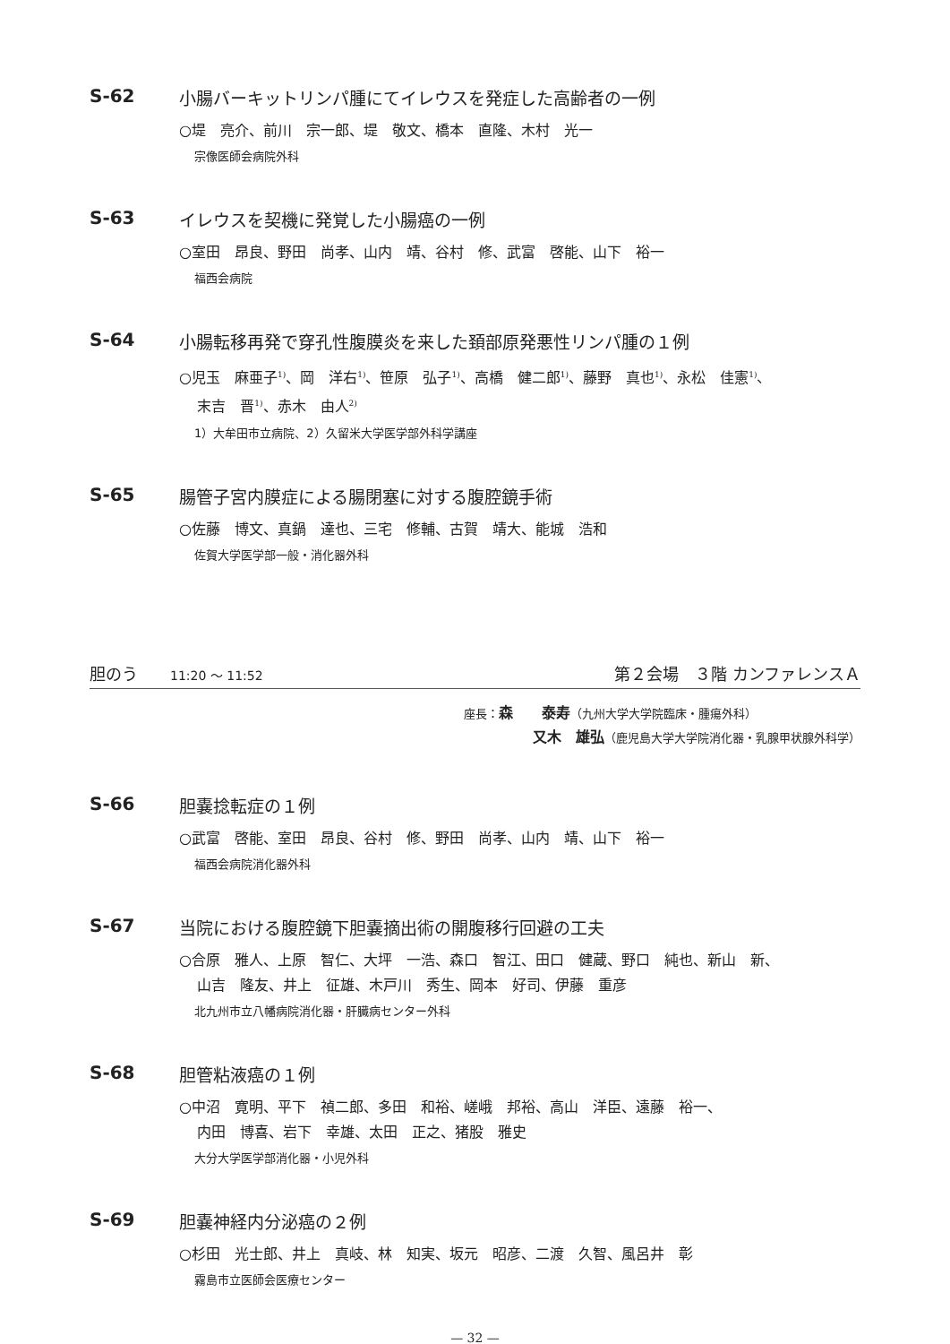S-62 小腸バーキットリンパ腫にてイレウスを発症した高齢者の一例
○堤　亮介、前川　宗一郎、堤　敬文、橋本　直隆、木村　光一
宗像医師会病院外科
S-63 イレウスを契機に発覚した小腸癌の一例
○室田　昂良、野田　尚孝、山内　靖、谷村　修、武富　啓能、山下　裕一
福西会病院
S-64 小腸転移再発で穿孔性腹膜炎を来した頚部原発悪性リンパ腫の１例
○児玉　麻亜子<sup>1)</sup>、岡　洋右<sup>1)</sup>、笹原　弘子<sup>1)</sup>、高橋　健二郎<sup>1)</sup>、藤野　真也<sup>1)</sup>、永松　佳憲<sup>1)</sup>、
末吉　晋<sup>1)</sup>、赤木　由人<sup>2)</sup>
1）大牟田市立病院、2）久留米大学医学部外科学講座
S-65 腸管子宮内膜症による腸閉塞に対する腹腔鏡手術
○佐藤　博文、真鍋　達也、三宅　修輔、古賀　靖大、能城　浩和
佐賀大学医学部一般・消化器外科
胆のう　　11:20 ～ 11:52 第２会場　３階 カンファレンスＡ
座長：森　　泰寿（九州大学大学院臨床・腫瘍外科）
又木　雄弘（鹿児島大学大学院消化器・乳腺甲状腺外科学）
S-66 胆嚢捻転症の１例
○武富　啓能、室田　昂良、谷村　修、野田　尚孝、山内　靖、山下　裕一
福西会病院消化器外科
S-67 当院における腹腔鏡下胆嚢摘出術の開腹移行回避の工夫
○合原　雅人、上原　智仁、大坪　一浩、森口　智江、田口　健蔵、野口　純也、新山　新、
山吉　隆友、井上　征雄、木戸川　秀生、岡本　好司、伊藤　重彦
北九州市立八幡病院消化器・肝臓病センター外科
S-68 胆管粘液癌の１例
○中沼　寛明、平下　禎二郎、多田　和裕、嵯峨　邦裕、高山　洋臣、遠藤　裕一、
内田　博喜、岩下　幸雄、太田　正之、猪股　雅史
大分大学医学部消化器・小児外科
S-69 胆嚢神経内分泌癌の２例
○杉田　光士郎、井上　真岐、林　知実、坂元　昭彦、二渡　久智、風呂井　彰
霧島市立医師会医療センター
— 32 —